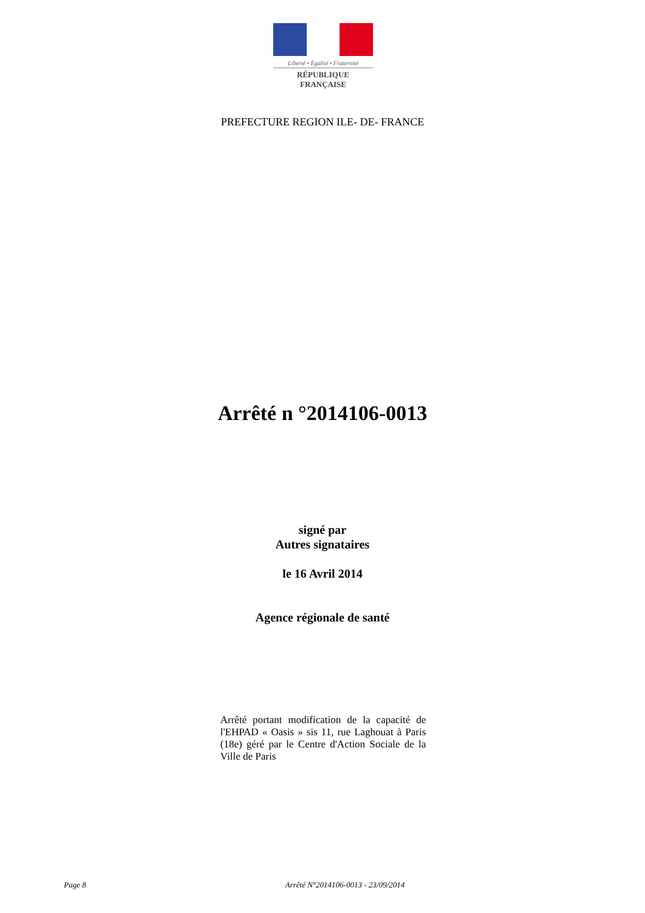Liberté • Égalité • Fraternité
RÉPUBLIQUE FRANÇAISE
PREFECTURE REGION ILE- DE- FRANCE
Arrêté n °2014106-0013
signé par
Autres signataires
le 16 Avril 2014
Agence régionale de santé
Arrêté portant modification de la capacité de l'EHPAD « Oasis » sis 11, rue Laghouat à Paris (18e) géré par le Centre d'Action Sociale de la Ville de Paris
Page 8 Arrêté N°2014106-0013 - 23/09/2014